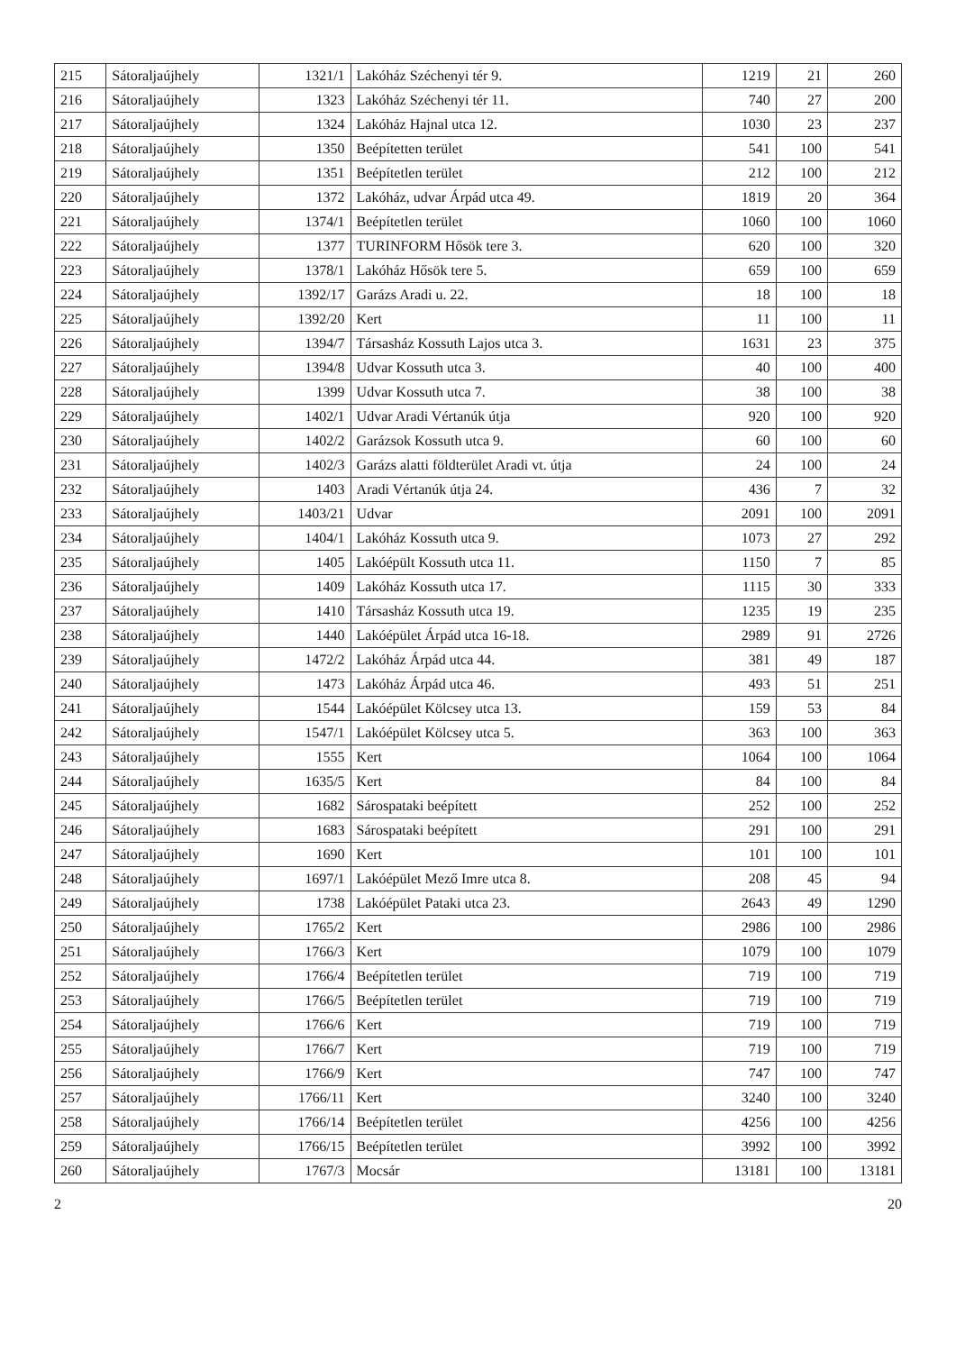| 215 | Sátoraljaújhely | 1321/1 | Lakóház Széchenyi tér 9. | 1219 | 21 | 260 |
| 216 | Sátoraljaújhely | 1323 | Lakóház Széchenyi tér 11. | 740 | 27 | 200 |
| 217 | Sátoraljaújhely | 1324 | Lakóház Hajnal utca 12. | 1030 | 23 | 237 |
| 218 | Sátoraljaújhely | 1350 | Beépítetten terület | 541 | 100 | 541 |
| 219 | Sátoraljaújhely | 1351 | Beépítetlen terület | 212 | 100 | 212 |
| 220 | Sátoraljaújhely | 1372 | Lakóház, udvar Árpád utca 49. | 1819 | 20 | 364 |
| 221 | Sátoraljaújhely | 1374/1 | Beépítetlen terület | 1060 | 100 | 1060 |
| 222 | Sátoraljaújhely | 1377 | TURINFORM Hősök tere 3. | 620 | 100 | 320 |
| 223 | Sátoraljaújhely | 1378/1 | Lakóház Hősök tere 5. | 659 | 100 | 659 |
| 224 | Sátoraljaújhely | 1392/17 | Garázs Aradi u. 22. | 18 | 100 | 18 |
| 225 | Sátoraljaújhely | 1392/20 | Kert | 11 | 100 | 11 |
| 226 | Sátoraljaújhely | 1394/7 | Társasház Kossuth Lajos utca 3. | 1631 | 23 | 375 |
| 227 | Sátoraljaújhely | 1394/8 | Udvar Kossuth utca 3. | 40 | 100 | 400 |
| 228 | Sátoraljaújhely | 1399 | Udvar Kossuth utca 7. | 38 | 100 | 38 |
| 229 | Sátoraljaújhely | 1402/1 | Udvar Aradi Vértanúk útja | 920 | 100 | 920 |
| 230 | Sátoraljaújhely | 1402/2 | Garázsok Kossuth utca 9. | 60 | 100 | 60 |
| 231 | Sátoraljaújhely | 1402/3 | Garázs alatti földterület Aradi vt. útja | 24 | 100 | 24 |
| 232 | Sátoraljaújhely | 1403 | Aradi Vértanúk útja 24. | 436 | 7 | 32 |
| 233 | Sátoraljaújhely | 1403/21 | Udvar | 2091 | 100 | 2091 |
| 234 | Sátoraljaújhely | 1404/1 | Lakóház Kossuth utca 9. | 1073 | 27 | 292 |
| 235 | Sátoraljaújhely | 1405 | Lakóépült Kossuth utca 11. | 1150 | 7 | 85 |
| 236 | Sátoraljaújhely | 1409 | Lakóház Kossuth utca 17. | 1115 | 30 | 333 |
| 237 | Sátoraljaújhely | 1410 | Társasház Kossuth utca 19. | 1235 | 19 | 235 |
| 238 | Sátoraljaújhely | 1440 | Lakóépület Árpád utca 16-18. | 2989 | 91 | 2726 |
| 239 | Sátoraljaújhely | 1472/2 | Lakóház Árpád utca 44. | 381 | 49 | 187 |
| 240 | Sátoraljaújhely | 1473 | Lakóház Árpád utca 46. | 493 | 51 | 251 |
| 241 | Sátoraljaújhely | 1544 | Lakóépület Kölcsey utca 13. | 159 | 53 | 84 |
| 242 | Sátoraljaújhely | 1547/1 | Lakóépület Kölcsey utca 5. | 363 | 100 | 363 |
| 243 | Sátoraljaújhely | 1555 | Kert | 1064 | 100 | 1064 |
| 244 | Sátoraljaújhely | 1635/5 | Kert | 84 | 100 | 84 |
| 245 | Sátoraljaújhely | 1682 | Sárospataki beépített | 252 | 100 | 252 |
| 246 | Sátoraljaújhely | 1683 | Sárospataki beépített | 291 | 100 | 291 |
| 247 | Sátoraljaújhely | 1690 | Kert | 101 | 100 | 101 |
| 248 | Sátoraljaújhely | 1697/1 | Lakóépület Mező Imre utca 8. | 208 | 45 | 94 |
| 249 | Sátoraljaújhely | 1738 | Lakóépület Pataki utca 23. | 2643 | 49 | 1290 |
| 250 | Sátoraljaújhely | 1765/2 | Kert | 2986 | 100 | 2986 |
| 251 | Sátoraljaújhely | 1766/3 | Kert | 1079 | 100 | 1079 |
| 252 | Sátoraljaújhely | 1766/4 | Beépítetlen terület | 719 | 100 | 719 |
| 253 | Sátoraljaújhely | 1766/5 | Beépítetlen terület | 719 | 100 | 719 |
| 254 | Sátoraljaújhely | 1766/6 | Kert | 719 | 100 | 719 |
| 255 | Sátoraljaújhely | 1766/7 | Kert | 719 | 100 | 719 |
| 256 | Sátoraljaújhely | 1766/9 | Kert | 747 | 100 | 747 |
| 257 | Sátoraljaújhely | 1766/11 | Kert | 3240 | 100 | 3240 |
| 258 | Sátoraljaújhely | 1766/14 | Beépítetlen terület | 4256 | 100 | 4256 |
| 259 | Sátoraljaújhely | 1766/15 | Beépítetlen terület | 3992 | 100 | 3992 |
| 260 | Sátoraljaújhely | 1767/3 | Mocsár | 13181 | 100 | 13181 |
2 20